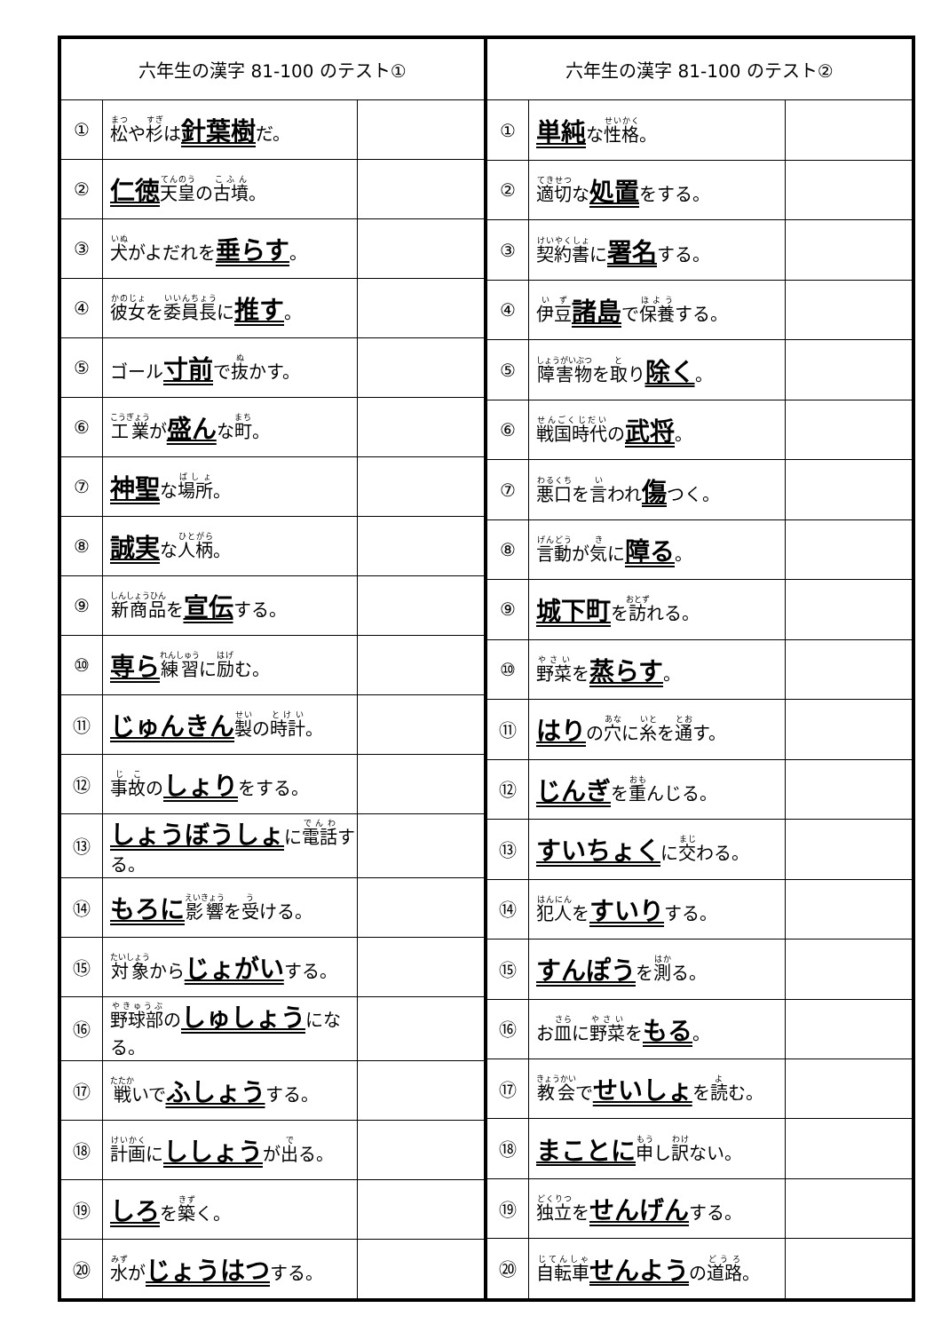| 六年生の漢字 81-100 のテスト① | | |
| --- | --- | --- |
| ① | 松 や 杉 は 針葉樹 だ。 | |
| ② | 仁徳 天皇 の 古墳 。 | |
| ③ | 犬 がよだれを 垂らす 。 | |
| ④ | 彼女 を 委員長 に 推す 。 | |
| ⑤ | ゴール 寸前 で 抜 かす。 | |
| ⑥ | 工業 が 盛ん な 町 。 | |
| ⑦ | 神聖 な 場所 。 | |
| ⑧ | 誠実 な 人柄 。 | |
| ⑨ | 新商品 を 宣伝 する。 | |
| ⑩ | 専ら 練習 に 励 む。 | |
| ⑪ | じゅんきん 製 の 時計 。 | |
| ⑫ | 事故 の しょり をする。 | |
| ⑬ | しょうぼうしょ に 電話 する。 | |
| ⑭ | もろに 影響 を 受 ける。 | |
| ⑮ | 対象 から じょがい する。 | |
| ⑯ | 野球部 の しゅしょう になる。 | |
| ⑰ | 戦 いで ふしょう する。 | |
| ⑱ | 計画 に ししょう が 出 る。 | |
| ⑲ | しろ を 築 く。 | |
| ⑳ | 水 が じょうはつ する。 | |
| 六年生の漢字 81-100 のテスト② | | |
| --- | --- | --- |
| ① | 単純 な 性格 。 | |
| ② | 適切 な 処置 をする。 | |
| ③ | 契約書 に 署名 する。 | |
| ④ | 伊豆 諸島 で 保養 する。 | |
| ⑤ | 障害物 を 取 り 除く 。 | |
| ⑥ | 戦国時代 の 武将 。 | |
| ⑦ | 悪口 を 言 われ 傷 つく。 | |
| ⑧ | 言動 が 気 に 障る 。 | |
| ⑨ | 城下町 を 訪 れる。 | |
| ⑩ | 野菜 を 蒸らす 。 | |
| ⑪ | はり の 穴 に 糸 を 通 す。 | |
| ⑫ | じんぎ を 重 んじる。 | |
| ⑬ | すいちょく に 交 わる。 | |
| ⑭ | 犯人 を すいり する。 | |
| ⑮ | すんぽう を 測 る。 | |
| ⑯ | お 皿 に 野菜 を もる 。 | |
| ⑰ | 教会 で せいしょ を 読 む。 | |
| ⑱ | まことに 申 し 訳 ない。 | |
| ⑲ | 独立 を せんげん する。 | |
| ⑳ | 自転車 せんよう の 道路 。 | |